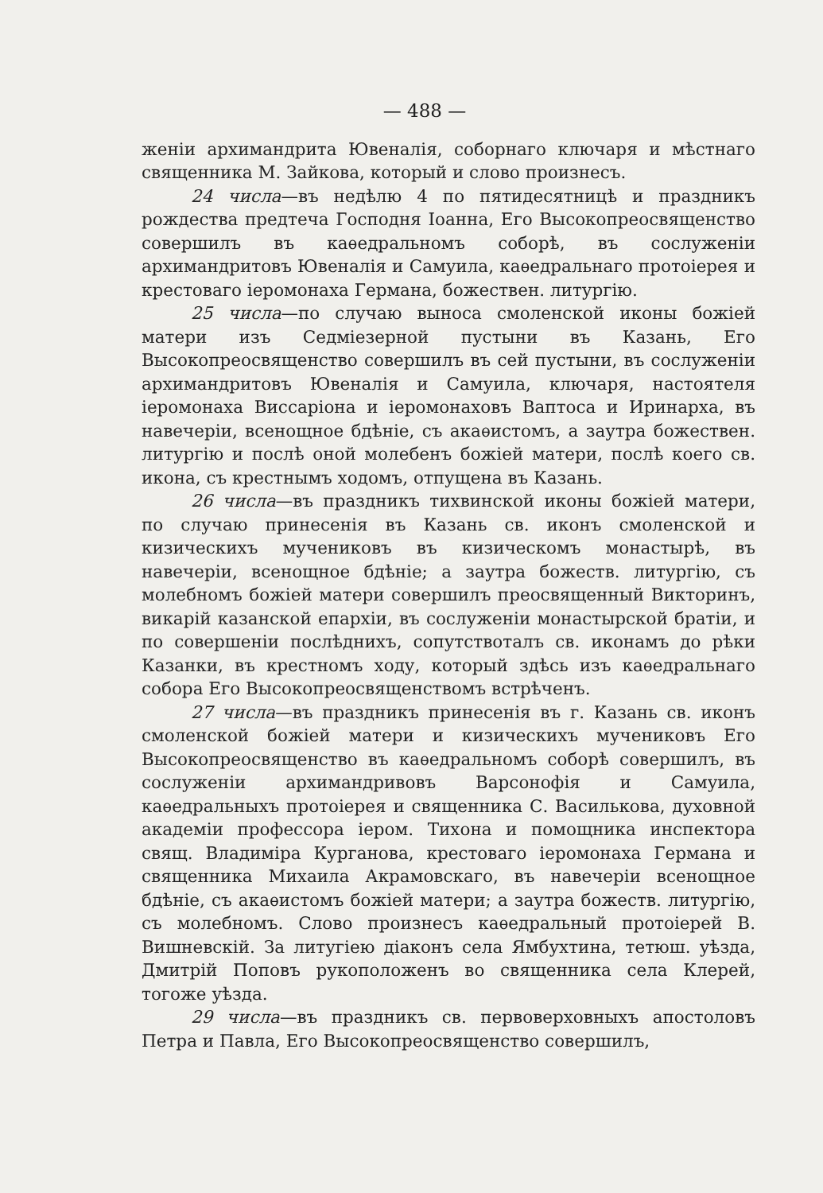— 488 —
женіи архимандрита Ювеналія, соборнаго ключаря и мѣстнаго священника М. Зайкова, который и слово произнесъ.
24 числа—въ недѣлю 4 по пятидесятницѣ и праздникъ рождества предтеча Господня Іоанна, Его Высокопреосвященство совершилъ въ каѳедральномъ соборѣ, въ сослуженіи архимандритовъ Ювеналія и Самуила, каѳедральнаго протоіерея и крестоваго іеромонаха Германа, божествен. литургію.
25 числа—по случаю выноса смоленской иконы божіей матери изъ Седміезерной пустыни въ Казань, Его Высокопреосвященство совершилъ въ сей пустыни, въ сослуженіи архимандритовъ Ювеналія и Самуила, ключаря, настоятеля іеромонаха Виссаріона и іеромонаховъ Ваптоса и Иринарха, въ навечеріи, всенощное бдѣніе, съ акаѳистомъ, а заутра божествен. литургію и послѣ оной молебенъ божіей матери, послѣ коего св. икона, съ крестнымъ ходомъ, отпущена въ Казань.
26 числа—въ праздникъ тихвинской иконы божіей матери, по случаю принесенія въ Казань св. иконъ смоленской и кизическихъ мучениковъ въ кизическомъ монастырѣ, въ навечеріи, всенощное бдѣніе; а заутра божеств. литургію, съ молебномъ божіей матери совершилъ преосвященный Викторинъ, викарій казанской епархіи, въ сослуженіи монастырской братіи, и по совершеніи послѣднихъ, сопутствоталъ св. иконамъ до рѣки Казанки, въ крестномъ ходу, который здѣсь изъ каѳедральнаго собора Его Высокопреосвященствомъ встрѣченъ.
27 числа—въ праздникъ принесенія въ г. Казань св. иконъ смоленской божіей матери и кизическихъ мучениковъ Его Высокопреосвященство въ каѳедральномъ соборѣ совершилъ, въ сослуженіи архимандривовъ Варсонофія и Самуила, каѳедральныхъ протоіерея и священника С. Василькова, духовной академіи профессора іером. Тихона и помощника инспектора свящ. Владиміра Курганова, крестоваго іеромонаха Германа и священника Михаила Акрамовскаго, въ навечеріи всенощное бдѣніе, съ акаѳистомъ божіей матери; а заутра божеств. литургію, съ молебномъ. Слово произнесъ каѳедральный протоіерей В. Вишневскій. За литугіею діаконъ села Ямбухтина, тетюш. уѣзда, Дмитрій Поповъ рукоположенъ во священника села Клерей, тогоже уѣзда.
29 числа—въ праздникъ св. первоверховныхъ апостоловъ Петра и Павла, Его Высокопреосвященство совершилъ,